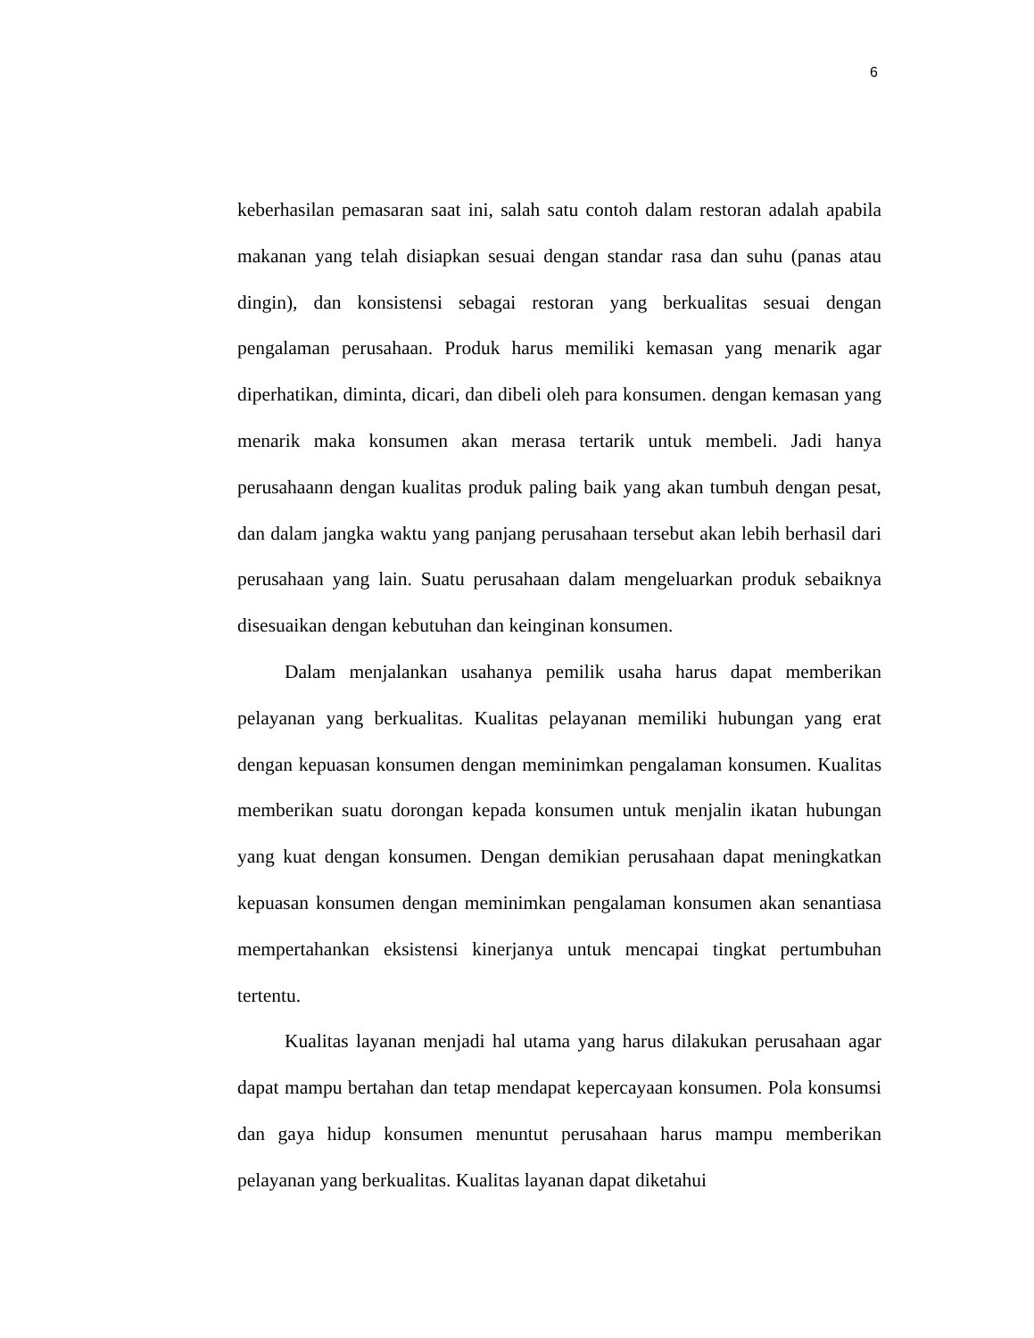6
keberhasilan pemasaran saat ini, salah satu contoh dalam restoran adalah apabila makanan yang telah disiapkan sesuai dengan standar rasa dan suhu (panas atau dingin), dan konsistensi sebagai restoran yang berkualitas sesuai dengan pengalaman perusahaan. Produk harus memiliki kemasan yang menarik agar diperhatikan, diminta, dicari, dan dibeli oleh para konsumen. dengan kemasan yang menarik maka konsumen akan merasa tertarik untuk membeli. Jadi hanya perusahaann dengan kualitas produk paling baik yang akan tumbuh dengan pesat, dan dalam jangka waktu yang panjang perusahaan tersebut akan lebih berhasil dari perusahaan yang lain. Suatu perusahaan dalam mengeluarkan produk sebaiknya disesuaikan dengan kebutuhan dan keinginan konsumen.
Dalam menjalankan usahanya pemilik usaha harus dapat memberikan pelayanan yang berkualitas. Kualitas pelayanan memiliki hubungan yang erat dengan kepuasan konsumen dengan meminimkan pengalaman konsumen. Kualitas memberikan suatu dorongan kepada konsumen untuk menjalin ikatan hubungan yang kuat dengan konsumen. Dengan demikian perusahaan dapat meningkatkan kepuasan konsumen dengan meminimkan pengalaman konsumen akan senantiasa mempertahankan eksistensi kinerjanya untuk mencapai tingkat pertumbuhan tertentu.
Kualitas layanan menjadi hal utama yang harus dilakukan perusahaan agar dapat mampu bertahan dan tetap mendapat kepercayaan konsumen. Pola konsumsi dan gaya hidup konsumen menuntut perusahaan harus mampu memberikan pelayanan yang berkualitas. Kualitas layanan dapat diketahui